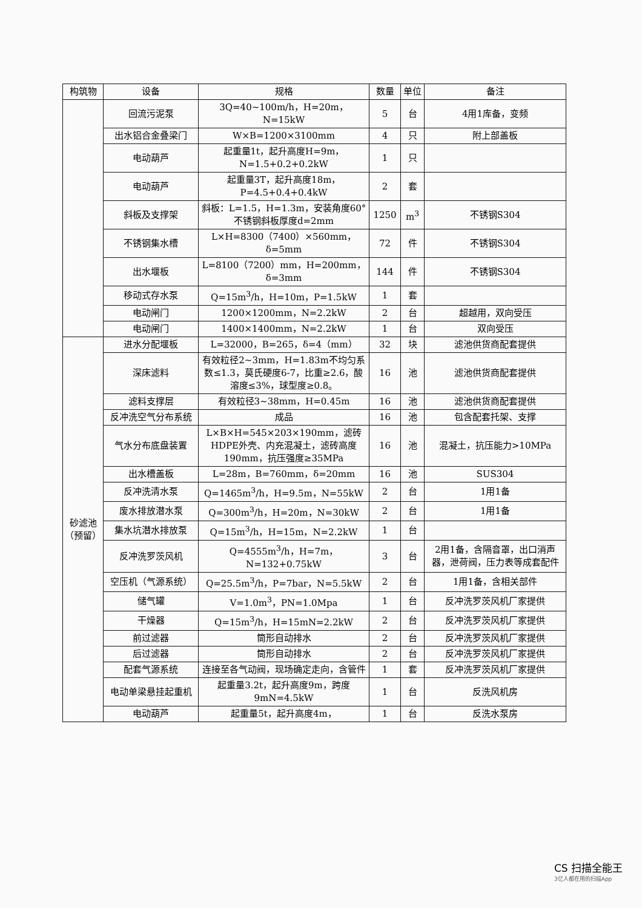| 构筑物 | 设备 | 规格 | 数量 | 单位 | 备注 |
| --- | --- | --- | --- | --- | --- |
| | 回流污泥泵 | 3Q=40~100m/h，H=20m，N=15kW | 5 | 台 | 4用1库备，变频 |
| | 出水铝合金叠梁门 | W×B=1200×3100mm | 4 | 只 | 附上部盖板 |
| | 电动葫芦 | 起重量1t，起升高度H=9m，N=1.5+0.2+0.2kW | 1 | 只 | |
| | 电动葫芦 | 起重量3T，起升高度18m，P=4.5+0.4+0.4kW | 2 | 套 | |
| | 斜板及支撑架 | 斜板：L=1.5，H=1.3m，安装角度60°不锈钢斜板厚度d=2mm | 1250 | m<sup>3</sup> | 不锈钢S304 |
| | 不锈钢集水槽 | L×H=8300（7400）×560mm，δ=5mm | 72 | 件 | 不锈钢S304 |
| | 出水堰板 | L=8100（7200）mm，H=200mm，δ=3mm | 144 | 件 | 不锈钢S304 |
| | 移动式存水泵 | Q=15m<sup>3</sup>/h，H=10m，P=1.5kW | 1 | 套 | |
| | 电动闸门 | 1200×1200mm，N=2.2kW | 2 | 台 | 超越用，双向受压 |
| | 电动闸门 | 1400×1400mm，N=2.2kW | 1 | 台 | 双向受压 |
| 砂滤池（预留） | 进水分配堰板 | L=32000，B=265，δ=4（mm） | 32 | 块 | 滤池供货商配套提供 |
| | 深床滤料 | 有效粒径2~3mm，H=1.83m不均匀系数≤1.3，莫氏硬度6-7，比重≥2.6，酸溶度≤3%，球型度≥0.8。 | 16 | 池 | 滤池供货商配套提供 |
| | 滤料支撑层 | 有效粒径3~38mm，H=0.45m | 16 | 池 | 滤池供货商配套提供 |
| | 反冲洗空气分布系统 | 成品 | 16 | 池 | 包含配套托架、支撑 |
| | 气水分布底盘装置 | L×B×H=545×203×190mm，滤砖HDPE外壳、内充混凝土，滤砖高度190mm，抗压强度≥35MPa | 16 | 池 | 混凝土，抗压能力>10MPa |
| | 出水槽盖板 | L=28m，B=760mm，δ=20mm | 16 | 池 | SUS304 |
| | 反冲洗清水泵 | Q=1465m<sup>3</sup>/h，H=9.5m，N=55kW | 2 | 台 | 1用1备 |
| | 废水排放潜水泵 | Q=300m<sup>3</sup>/h，H=20m，N=30kW | 2 | 台 | 1用1备 |
| | 集水坑潜水排放泵 | Q=15m<sup>3</sup>/h，H=15m，N=2.2kW | 1 | 台 | |
| | 反冲洗罗茨风机 | Q=4555m<sup>3</sup>/h，H=7m，N=132+0.75kW | 3 | 台 | 2用1备，含隔音罩，出口消声器，泄荷阀，压力表等成套配件 |
| | 空压机（气源系统） | Q=25.5m<sup>3</sup>/h，P=7bar，N=5.5kW | 2 | 台 | 1用1备，含相关部件 |
| | 储气罐 | V=1.0m<sup>3</sup>，PN=1.0Mpa | 1 | 台 | 反冲洗罗茨风机厂家提供 |
| | 干燥器 | Q=15m<sup>3</sup>/h，H=15mN=2.2kW | 2 | 台 | 反冲洗罗茨风机厂家提供 |
| | 前过滤器 | 筒形自动排水 | 2 | 台 | 反冲洗罗茨风机厂家提供 |
| | 后过滤器 | 筒形自动排水 | 2 | 台 | 反冲洗罗茨风机厂家提供 |
| | 配套气源系统 | 连接至各气动阀，现场确定走向，含管件 | 1 | 套 | 反冲洗罗茨风机厂家提供 |
| | 电动单梁悬挂起重机 | 起重量3.2t，起升高度9m，跨度9mN=4.5kW | 1 | 台 | 反洗风机房 |
| | 电动葫芦 | 起重量5t，起升高度4m， | 1 | 台 | 反洗水泵房 |
CS 扫描全能王
3亿人都在用的扫描App